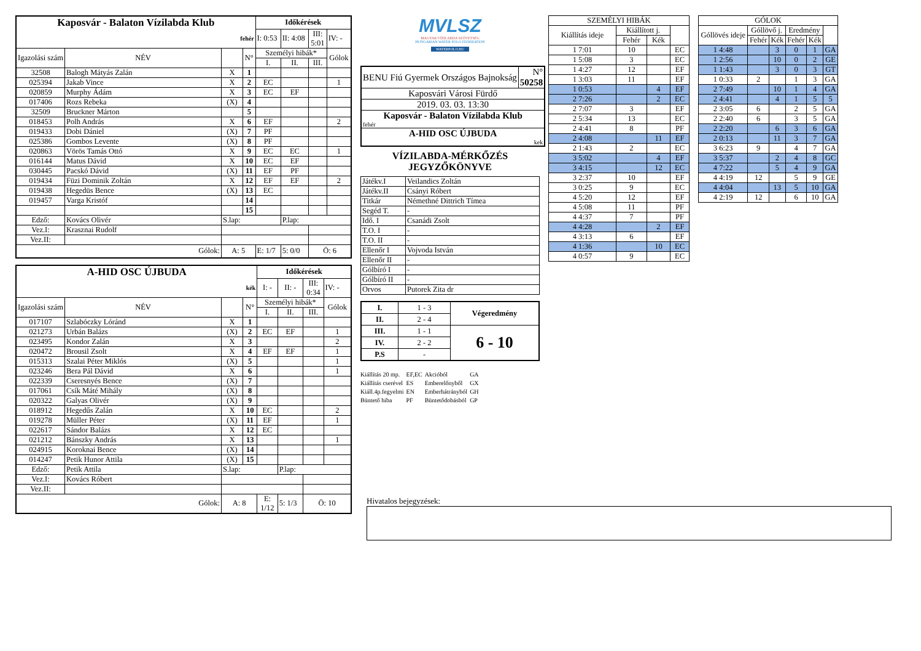| Kaposvár - Balaton Vízilabda Klub | | | | Időkérések | | | |
| fehér | | | | I: 0:53 | II: 4:08 | III: 5:01 | IV: - |
| Igazolási szám | NÉV | | N° | Személyi hibák* | | | Gólok |
| | | | | I. | II. | III. | |
| 32508 | Balogh Mátyás Zalán | X | 1 | | | | |
| 025394 | Jakab Vince | X | 2 | EC | | | 1 |
| 020859 | Murphy Ádám | X | 3 | EC | EF | | |
| 017406 | Rozs Rebeka | (X) | 4 | | | | |
| 32509 | Bruckner Márton | | 5 | | | | |
| 018453 | Polh András | X | 6 | EF | | | 2 |
| 019433 | Dobi Dániel | (X) | 7 | PF | | | |
| 025386 | Gombos Levente | (X) | 8 | PF | | | |
| 020863 | Vörös Tamás Ottó | X | 9 | EC | EC | | 1 |
| 016144 | Matus Dávid | X | 10 | EC | EF | | |
| 030445 | Pacskó Dávid | (X) | 11 | EF | PF | | |
| 019434 | Füzi Dominik Zoltán | X | 12 | EF | EF | | 2 |
| 019438 | Hegedüs Bence | (X) | 13 | EC | | | |
| 019457 | Varga Kristóf | | 14 | | | | |
| | | | 15 | | | | |
| Edző: | Kovács Olivér | S.lap: | | | P.lap: | | |
| Vez.I: | Krasznai Rudolf | | | | | | |
| Vez.II: | | | | | | | |
| Gólok: | | A: 5 | | E: 1/7 | 5: 0/0 | Ö: 6 | |
| A-HID OSC ÚJBUDA | | | | Időkérések | | | |
| kék | | | | I: - | II: - | III: 0:34 | IV: - |
| Igazolási szám | NÉV | | N° | Személyi hibák* | | | Gólok |
| | | | | I. | II. | III. | |
| 017107 | Szlabóczky Lóránd | X | 1 | | | | |
| 021273 | Urbán Balázs | (X) | 2 | EC | EF | | 1 |
| 023495 | Kondor Zalán | X | 3 | | | | 2 |
| 020472 | Brousil Zsolt | X | 4 | EF | EF | | 1 |
| 015313 | Szalai Péter Miklós | (X) | 5 | | | | 1 |
| 023246 | Bera Pál Dávid | X | 6 | | | | 1 |
| 022339 | Cseresnyés Bence | (X) | 7 | | | | |
| 017061 | Csík Máté Mihály | (X) | 8 | | | | |
| 020322 | Galyas Olivér | (X) | 9 | | | | |
| 018912 | Hegedűs Zalán | X | 10 | EC | | | 2 |
| 019278 | Müller Péter | (X) | 11 | EF | | | 1 |
| 022617 | Sándor Balázs | X | 12 | EC | | | |
| 021212 | Bánszky András | X | 13 | | | | 1 |
| 024915 | Koroknai Bence | (X) | 14 | | | | |
| 014247 | Petik Hunor Attila | (X) | 15 | | | | |
| Edző: | Petik Attila | S.lap: | | | P.lap: | | |
| Vez.I: | Kovács Róbert | | | | | | |
| Vez.II: | | | | | | | |
| Gólok: | | A: 8 | | E: 1/12 | 5: 1/3 | Ö: 10 | |
MVLSZ
MAGYAR VÍZILABDA SZÖVETSÉG
HUNGARIAN WATER POLO FEDERATION
WATERPOLO.HU
| BENU Fiú Gyermek Országos Bajnokság | N° 50258 |
| Kaposvári Városi Fürdő | |
| 2019. 03. 03. 13:30 | |
| Kaposvár - Balaton Vízilabda Klub fehér | |
| A-HID OSC ÚJBUDA kek | |
VÍZILABDA-MÉRKŐZÉS
JEGYZŐKÖNYVE
| Játékv.I | Veilandics Zoltán |
| Játékv.II | Csányi Róbert |
| Titkár | Némethné Dittrich Tímea |
| Segéd T. | - |
| Idő. I | Csanádi Zsolt |
| T.O. I | - |
| T.O. II | - |
| Ellenőr I | Vojvoda István |
| Ellenőr II | - |
| Gólbíró I | - |
| Gólbíró II | - |
| Orvos | Putorek Zita dr |
| I. | 1 - 3 | Végeredmény |
| II. | 2 - 4 | |
| III. | 1 - 1 | 6 - 10 |
| IV. | 2 - 2 | |
| P.S | - | |
| Kiállítás 20 mp. | EF,EC | Akcióból | GA |
| Kiállítás cserével | ES | Emberelőnyből | GX |
| Kiáll.4p.fegyelmi | EN | Emberhátrányból | GH |
| Büntető hiba | PF | Büntetődobásból | GP |
| SZEMÉLYI HIBÁK | | | |
| --- | --- | --- | --- |
| Kiállítás ideje | Kiállított j. | | |
| | Fehér | Kék | |
| 1 7:01 | 10 | | EC |
| 1 5:08 | 3 | | EC |
| 1 4:27 | 12 | | EF |
| 1 3:03 | 11 | | EF |
| 1 0:53 | | 4 | EF |
| 2 7:26 | | 2 | EC |
| 2 7:07 | 3 | | EF |
| 2 5:34 | 13 | | EC |
| 2 4:41 | 8 | | PF |
| 2 4:08 | | 11 | EF |
| 2 1:43 | 2 | | EC |
| 3 5:02 | | 4 | EF |
| 3 4:15 | | 12 | EC |
| 3 2:37 | 10 | | EF |
| 3 0:25 | 9 | | EC |
| 4 5:20 | 12 | | EF |
| 4 5:08 | 11 | | PF |
| 4 4:37 | 7 | | PF |
| 4 4:28 | | 2 | EF |
| 4 3:13 | 6 | | EF |
| 4 1:36 | | 10 | EC |
| 4 0:57 | 9 | | EC |
| GÓLOK | | | | | |
| --- | --- | --- | --- | --- | --- |
| Góllövés ideje | Góllövő j. | | Eredmény | | |
| | Fehér | Kék | Fehér | Kék | |
| 1 4:48 | | 3 | 0 | 1 | GA |
| 1 2:56 | | 10 | 0 | 2 | GE |
| 1 1:43 | | 3 | 0 | 3 | GT |
| 1 0:33 | 2 | | 1 | 3 | GA |
| 2 7:49 | | 10 | 1 | 4 | GA |
| 2 4:41 | | 4 | 1 | 5 | 5 |
| 2 3:05 | 6 | | 2 | 5 | GA |
| 2 2:40 | 6 | | 3 | 5 | GA |
| 2 2:20 | | 6 | 3 | 6 | GA |
| 2 0:13 | | 11 | 3 | 7 | GA |
| 3 6:23 | 9 | | 4 | 7 | GA |
| 3 5:37 | | 2 | 4 | 8 | GC |
| 4 7:22 | | 5 | 4 | 9 | GA |
| 4 4:19 | 12 | | 5 | 9 | GE |
| 4 4:04 | | 13 | 5 | 10 | GA |
| 4 2:19 | 12 | | 6 | 10 | GA |
Hivatalos bejegyzések: